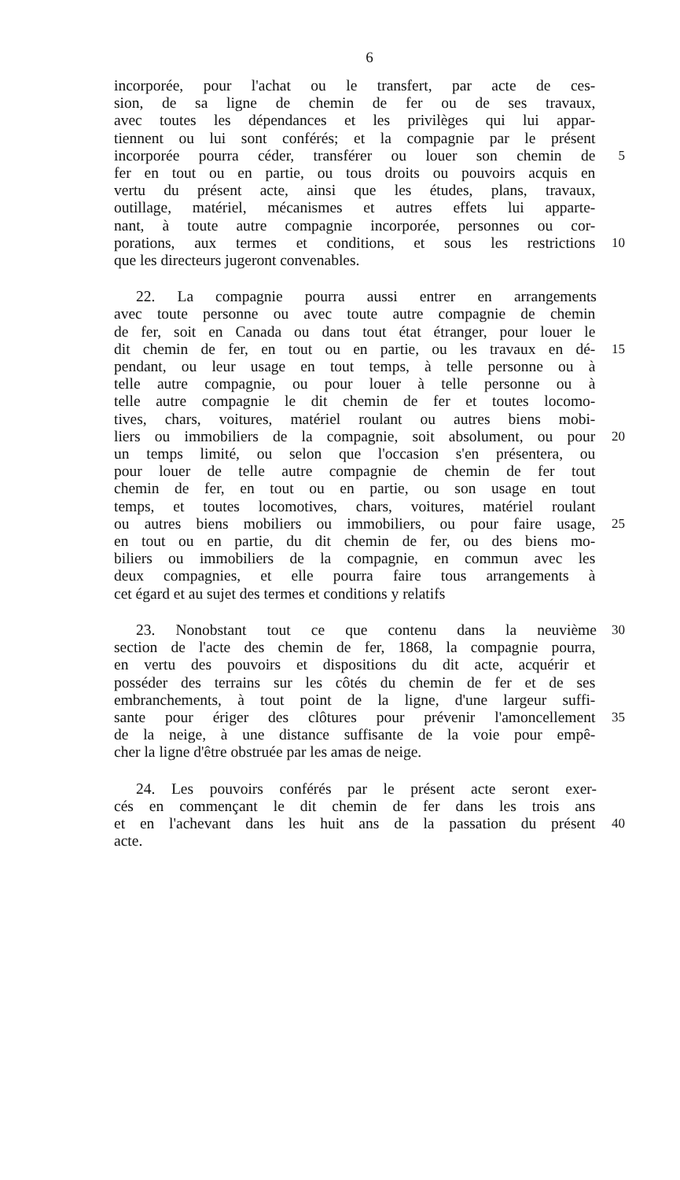6
incorporée, pour l'achat ou le transfert, par acte de ces-
sion, de sa ligne de chemin de fer ou de ses travaux,
avec toutes les dépendances et les privilèges qui lui appar-
tiennent ou lui sont conférés; et la compagnie par le présent
incorporée pourra céder, transférer ou louer son chemin de 5
fer en tout ou en partie, ou tous droits ou pouvoirs acquis en
vertu du présent acte, ainsi que les études, plans, travaux,
outillage, matériel, mécanismes et autres effets lui apparte-
nant, à toute autre compagnie incorporée, personnes ou cor-
porations, aux termes et conditions, et sous les restrictions 10
que les directeurs jugeront convenables.
22. La compagnie pourra aussi entrer en arrangements
avec toute personne ou avec toute autre compagnie de chemin
de fer, soit en Canada ou dans tout état étranger, pour louer le
dit chemin de fer, en tout ou en partie, ou les travaux en dé- 15
pendant, ou leur usage en tout temps, à telle personne ou à
telle autre compagnie, ou pour louer à telle personne ou à
telle autre compagnie le dit chemin de fer et toutes locomo-
tives, chars, voitures, matériel roulant ou autres biens mobi-
liers ou immobiliers de la compagnie, soit absolument, ou pour 20
un temps limité, ou selon que l'occasion s'en présentera, ou
pour louer de telle autre compagnie de chemin de fer tout
chemin de fer, en tout ou en partie, ou son usage en tout
temps, et toutes locomotives, chars, voitures, matériel roulant
ou autres biens mobiliers ou immobiliers, ou pour faire usage, 25
en tout ou en partie, du dit chemin de fer, ou des biens mo-
biliers ou immobiliers de la compagnie, en commun avec les
deux compagnies, et elle pourra faire tous arrangements à
cet égard et au sujet des termes et conditions y relatifs
23. Nonobstant tout ce que contenu dans la neuvième 30
section de l'acte des chemin de fer, 1868, la compagnie pourra,
en vertu des pouvoirs et dispositions du dit acte, acquérir et
posséder des terrains sur les côtés du chemin de fer et de ses
embranchements, à tout point de la ligne, d'une largeur suffi-
sante pour ériger des clôtures pour prévenir l'amoncellement 35
de la neige, à une distance suffisante de la voie pour empê-
cher la ligne d'être obstruée par les amas de neige.
24. Les pouvoirs conférés par le présent acte seront exer-
cés en commençant le dit chemin de fer dans les trois ans
et en l'achevant dans les huit ans de la passation du présent 40
acte.